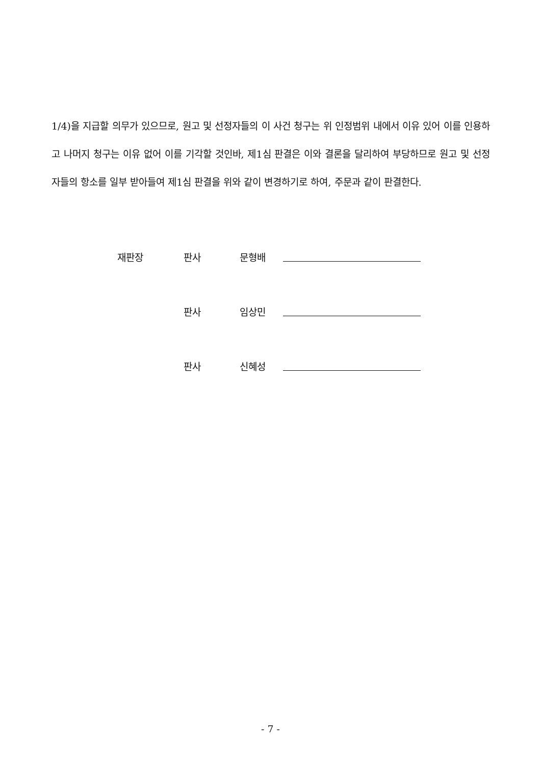1/4)을 지급할 의무가 있으므로, 원고 및 선정자들의 이 사건 청구는 위 인정범위 내에서 이유 있어 이를 인용하고 나머지 청구는 이유 없어 이를 기각할 것인바, 제1심 판결은 이와 결론을 달리하여 부당하므로 원고 및 선정자들의 항소를 일부 받아들여 제1심 판결을 위와 같이 변경하기로 하여, 주문과 같이 판결한다.
재판장 판사 문형배
판사 임상민
판사 신혜성
- 7 -